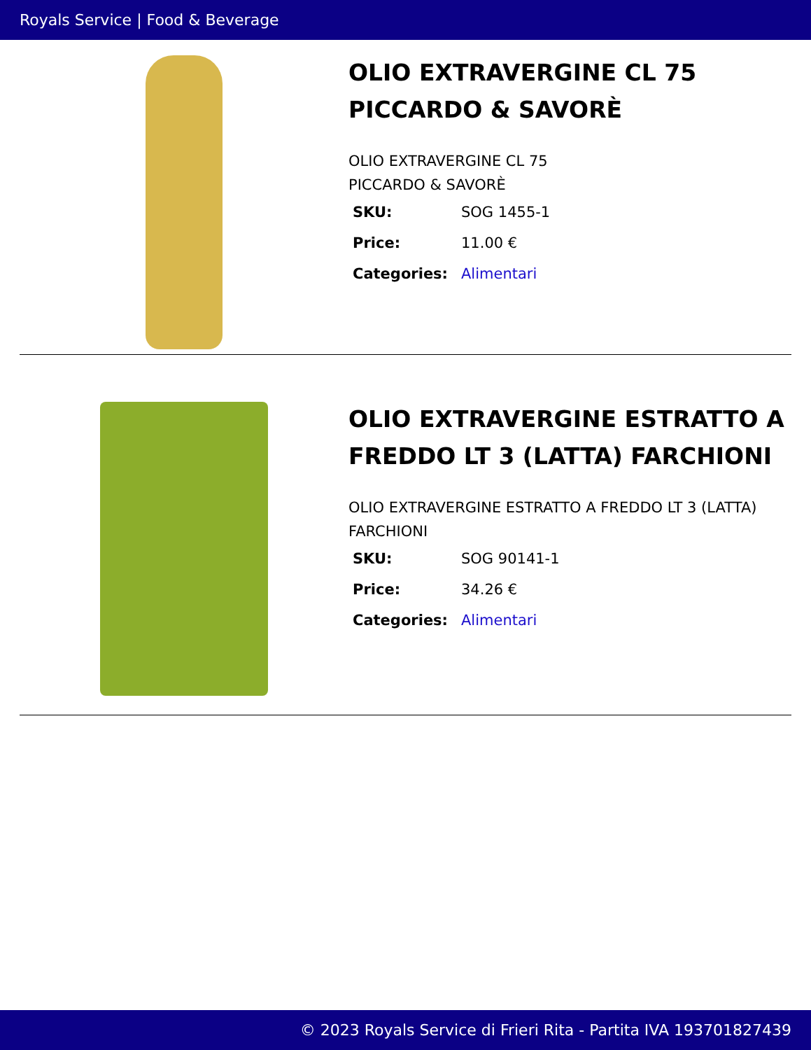Royals Service | Food & Beverage
OLIO EXTRAVERGINE CL 75 PICCARDO & SAVORÈ
OLIO EXTRAVERGINE CL 75
PICCARDO & SAVORÈ
| SKU: | SOG 1455-1 |
| Price: | 11.00 € |
| Categories: | Alimentari |
OLIO EXTRAVERGINE ESTRATTO A FREDDO LT 3 (LATTA) FARCHIONI
OLIO EXTRAVERGINE ESTRATTO A FREDDO LT 3 (LATTA) FARCHIONI
| SKU: | SOG 90141-1 |
| Price: | 34.26 € |
| Categories: | Alimentari |
© 2023 Royals Service di Frieri Rita - Partita IVA 193701827439